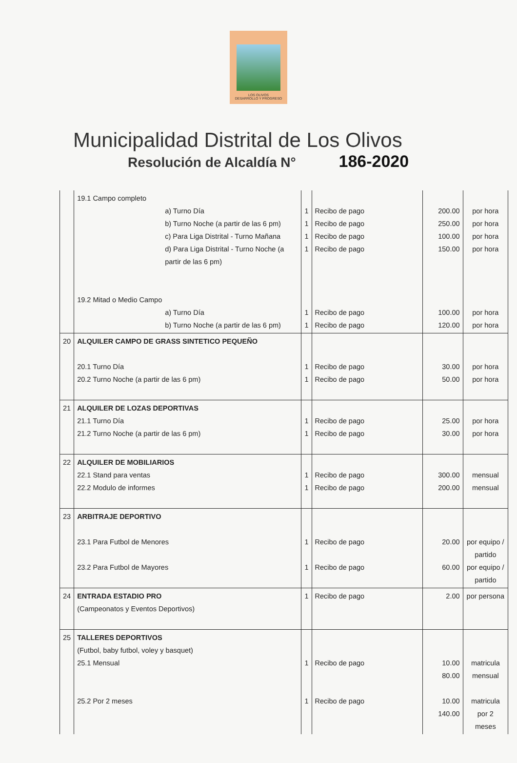LOS OLIVOS
DESARROLLO Y PROGRESO
Municipalidad Distrital de Los Olivos
Resolución de Alcaldía N° 186-2020
| | 19.1 Campo completo a) Turno Día b) Turno Noche (a partir de las 6 pm) c) Para Liga Distrital - Turno Mañana d) Para Liga Distrital - Turno Noche (a partir de las 6 pm) 19.2 Mitad o Medio Campo a) Turno Día b) Turno Noche (a partir de las 6 pm) | 1 1 1 1 1 1 | Recibo de pago Recibo de pago Recibo de pago Recibo de pago Recibo de pago Recibo de pago | 200.00 250.00 100.00 150.00 100.00 120.00 | por hora por hora por hora por hora por hora por hora |
| 20 | ALQUILER CAMPO DE GRASS SINTETICO PEQUEÑO 20.1 Turno Día 20.2 Turno Noche (a partir de las 6 pm) | 1 1 | Recibo de pago Recibo de pago | 30.00 50.00 | por hora por hora |
| 21 | ALQUILER DE LOZAS DEPORTIVAS 21.1 Turno Día 21.2 Turno Noche (a partir de las 6 pm) | 1 1 | Recibo de pago Recibo de pago | 25.00 30.00 | por hora por hora |
| 22 | ALQUILER DE MOBILIARIOS 22.1 Stand para ventas 22.2 Modulo de informes | 1 1 | Recibo de pago Recibo de pago | 300.00 200.00 | mensual mensual |
| 23 | ARBITRAJE DEPORTIVO 23.1 Para Futbol de Menores 23.2 Para Futbol de Mayores | 1 1 | Recibo de pago Recibo de pago | 20.00 60.00 | por equipo / partido por equipo / partido |
| 24 | ENTRADA ESTADIO PRO (Campeonatos y Eventos Deportivos) | 1 | Recibo de pago | 2.00 | por persona |
| 25 | TALLERES DEPORTIVOS (Futbol, baby futbol, voley y basquet) 25.1 Mensual 25.2 Por 2 meses | 1 1 | Recibo de pago Recibo de pago | 10.00 80.00 10.00 140.00 | matricula mensual matricula por 2 meses |